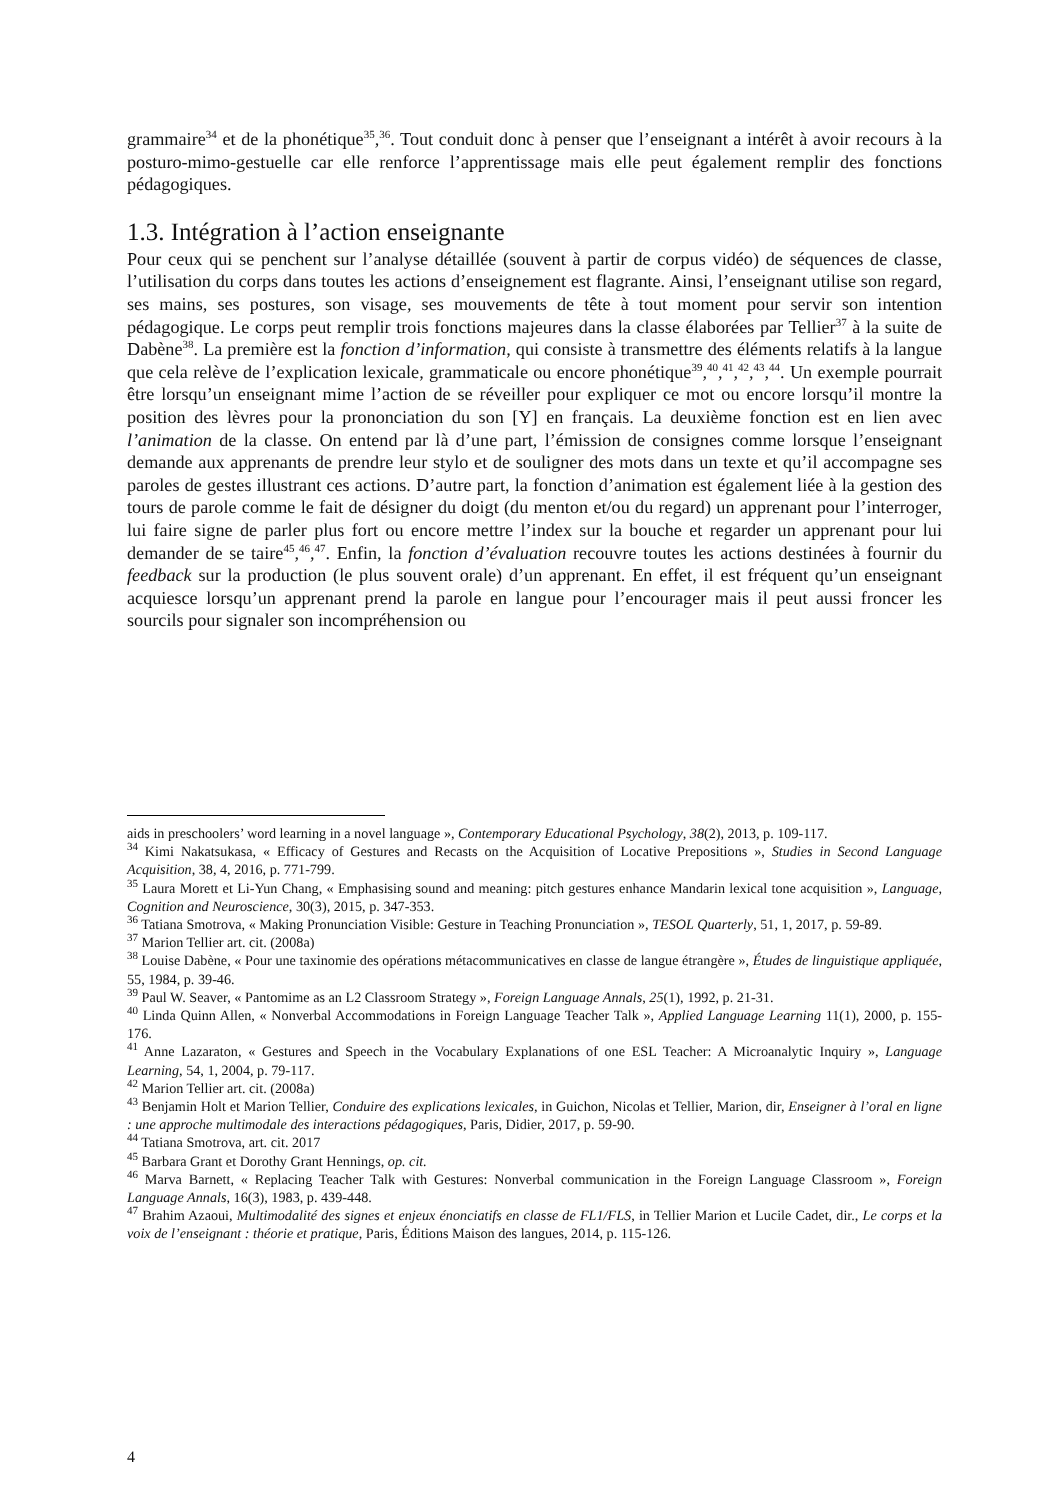grammaire<sup>34</sup> et de la phonétique<sup>35</sup>,<sup>36</sup>. Tout conduit donc à penser que l’enseignant a intérêt à avoir recours à la posturo-mimo-gestuelle car elle renforce l’apprentissage mais elle peut également remplir des fonctions pédagogiques.
1.3. Intégration à l’action enseignante
Pour ceux qui se penchent sur l’analyse détaillée (souvent à partir de corpus vidéo) de séquences de classe, l’utilisation du corps dans toutes les actions d’enseignement est flagrante. Ainsi, l’enseignant utilise son regard, ses mains, ses postures, son visage, ses mouvements de tête à tout moment pour servir son intention pédagogique. Le corps peut remplir trois fonctions majeures dans la classe élaborées par Tellier<sup>37</sup> à la suite de Dabène<sup>38</sup>. La première est la fonction d’information, qui consiste à transmettre des éléments relatifs à la langue que cela relève de l’explication lexicale, grammaticale ou encore phonétique<sup>39</sup>,<sup>40</sup>,<sup>41</sup>,<sup>42</sup>,<sup>43</sup>,<sup>44</sup>. Un exemple pourrait être lorsqu’un enseignant mime l’action de se réveiller pour expliquer ce mot ou encore lorsqu’il montre la position des lèvres pour la prononciation du son [Y] en français. La deuxième fonction est en lien avec l’animation de la classe. On entend par là d’une part, l’émission de consignes comme lorsque l’enseignant demande aux apprenants de prendre leur stylo et de souligner des mots dans un texte et qu’il accompagne ses paroles de gestes illustrant ces actions. D’autre part, la fonction d’animation est également liée à la gestion des tours de parole comme le fait de désigner du doigt (du menton et/ou du regard) un apprenant pour l’interroger, lui faire signe de parler plus fort ou encore mettre l’index sur la bouche et regarder un apprenant pour lui demander de se taire<sup>45</sup>,<sup>46</sup>,<sup>47</sup>. Enfin, la fonction d’évaluation recouvre toutes les actions destinées à fournir du feedback sur la production (le plus souvent orale) d’un apprenant. En effet, il est fréquent qu’un enseignant acquiesce lorsqu’un apprenant prend la parole en langue pour l’encourager mais il peut aussi froncer les sourcils pour signaler son incompréhension ou
aids in preschoolers’ word learning in a novel language », Contemporary Educational Psychology, 38(2), 2013, p. 109-117.
<sup>34</sup> Kimi Nakatsukasa, « Efficacy of Gestures and Recasts on the Acquisition of Locative Prepositions », Studies in Second Language Acquisition, 38, 4, 2016, p. 771-799.
<sup>35</sup> Laura Morett et Li-Yun Chang, « Emphasising sound and meaning: pitch gestures enhance Mandarin lexical tone acquisition », Language, Cognition and Neuroscience, 30(3), 2015, p. 347-353.
<sup>36</sup> Tatiana Smotrova, « Making Pronunciation Visible: Gesture in Teaching Pronunciation », TESOL Quarterly, 51, 1, 2017, p. 59-89.
<sup>37</sup> Marion Tellier art. cit. (2008a)
<sup>38</sup> Louise Dabène, « Pour une taxinomie des opérations métacommunicatives en classe de langue étrangère », Études de linguistique appliquée, 55, 1984, p. 39-46.
<sup>39</sup> Paul W. Seaver, « Pantomime as an L2 Classroom Strategy », Foreign Language Annals, 25(1), 1992, p. 21-31.
<sup>40</sup> Linda Quinn Allen, « Nonverbal Accommodations in Foreign Language Teacher Talk », Applied Language Learning 11(1), 2000, p. 155-176.
<sup>41</sup> Anne Lazaraton, « Gestures and Speech in the Vocabulary Explanations of one ESL Teacher: A Microanalytic Inquiry », Language Learning, 54, 1, 2004, p. 79-117.
<sup>42</sup> Marion Tellier art. cit. (2008a)
<sup>43</sup> Benjamin Holt et Marion Tellier, Conduire des explications lexicales, in Guichon, Nicolas et Tellier, Marion, dir, Enseigner à l’oral en ligne : une approche multimodale des interactions pédagogiques, Paris, Didier, 2017, p. 59-90.
<sup>44</sup> Tatiana Smotrova, art. cit. 2017
<sup>45</sup> Barbara Grant et Dorothy Grant Hennings, op. cit.
<sup>46</sup> Marva Barnett, « Replacing Teacher Talk with Gestures: Nonverbal communication in the Foreign Language Classroom », Foreign Language Annals, 16(3), 1983, p. 439-448.
<sup>47</sup> Brahim Azaoui, Multimodalité des signes et enjeux énonciatifs en classe de FL1/FLS, in Tellier Marion et Lucile Cadet, dir., Le corps et la voix de l’enseignant : théorie et pratique, Paris, Éditions Maison des langues, 2014, p. 115-126.
4